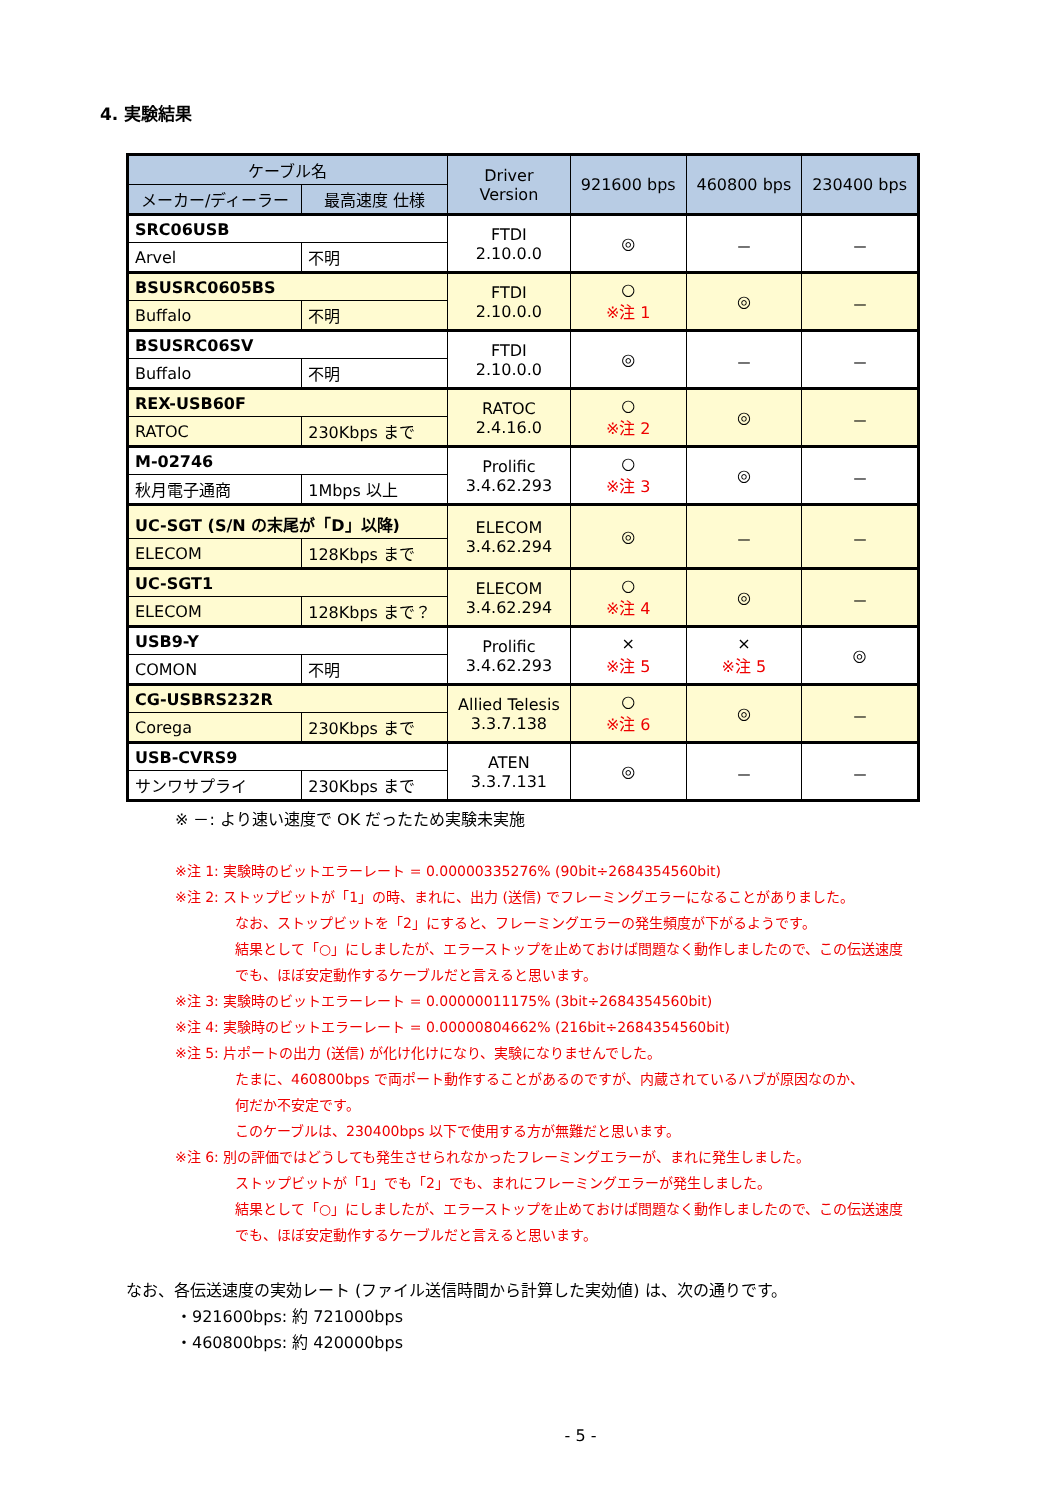4. 実験結果
| ケーブル名 | | Driver Version | 921600 bps | 460800 bps | 230400 bps |
| --- | --- | --- | --- | --- | --- |
| メーカー/ディーラー | 最高速度 仕様 | | | | |
| SRC06USB | | FTDI 2.10.0.0 | ◎ | － | － |
| Arvel | 不明 | | | | |
| BSUSRC0605BS | | FTDI 2.10.0.0 | ○ ※注 1 | ◎ | － |
| Buffalo | 不明 | | | | |
| BSUSRC06SV | | FTDI 2.10.0.0 | ◎ | － | － |
| Buffalo | 不明 | | | | |
| REX-USB60F | | RATOC 2.4.16.0 | ○ ※注 2 | ◎ | － |
| RATOC | 230Kbps まで | | | | |
| M-02746 | | Prolific 3.4.62.293 | ○ ※注 3 | ◎ | － |
| 秋月電子通商 | 1Mbps 以上 | | | | |
| UC-SGT (S/N の末尾が「D」以降) | | ELECOM 3.4.62.294 | ◎ | － | － |
| ELECOM | 128Kbps まで | | | | |
| UC-SGT1 | | ELECOM 3.4.62.294 | ○ ※注 4 | ◎ | － |
| ELECOM | 128Kbps まで？ | | | | |
| USB9-Y | | Prolific 3.4.62.293 | × ※注 5 | × ※注 5 | ◎ |
| COMON | 不明 | | | | |
| CG-USBRS232R | | Allied Telesis 3.3.7.138 | ○ ※注 6 | ◎ | － |
| Corega | 230Kbps まで | | | | |
| USB-CVRS9 | | ATEN 3.3.7.131 | ◎ | － | － |
| サンワサプライ | 230Kbps まで | | | | |
※ －: より速い速度で OK だったため実験未実施
※注 1: 実験時のビットエラーレート = 0.00000335276% (90bit÷2684354560bit)
※注 2: ストップビットが「1」の時、まれに、出力 (送信) でフレーミングエラーになることがありました。
なお、ストップビットを「2」にすると、フレーミングエラーの発生頻度が下がるようです。
結果として「○」にしましたが、エラーストップを止めておけば問題なく動作しましたので、この伝送速度
でも、ほぼ安定動作するケーブルだと言えると思います。
※注 3: 実験時のビットエラーレート = 0.00000011175% (3bit÷2684354560bit)
※注 4: 実験時のビットエラーレート = 0.00000804662% (216bit÷2684354560bit)
※注 5: 片ポートの出力 (送信) が化け化けになり、実験になりませんでした。
たまに、460800bps で両ポート動作することがあるのですが、内蔵されているハブが原因なのか、
何だか不安定です。
このケーブルは、230400bps 以下で使用する方が無難だと思います。
※注 6: 別の評価ではどうしても発生させられなかったフレーミングエラーが、まれに発生しました。
ストップビットが「1」でも「2」でも、まれにフレーミングエラーが発生しました。
結果として「○」にしましたが、エラーストップを止めておけば問題なく動作しましたので、この伝送速度
でも、ほぼ安定動作するケーブルだと言えると思います。
なお、各伝送速度の実効レート (ファイル送信時間から計算した実効値) は、次の通りです。
・921600bps: 約 721000bps
・460800bps: 約 420000bps
- 5 -